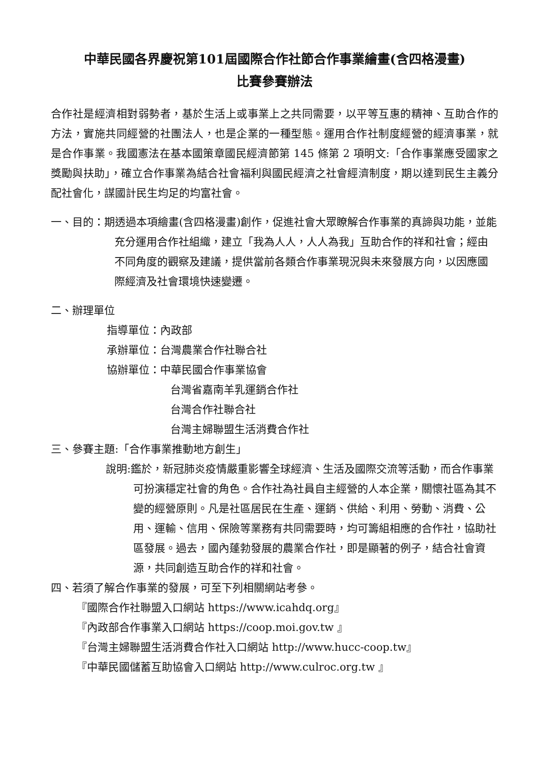中華民國各界慶祝第101屆國際合作社節合作事業繪畫(含四格漫畫)
比賽參賽辦法
合作社是經濟相對弱勢者，基於生活上或事業上之共同需要，以平等互惠的精神、互助合作的方法，實施共同經營的社團法人，也是企業的一種型態。運用合作社制度經營的經濟事業，就是合作事業。我國憲法在基本國策章國民經濟節第 145 條第 2 項明文:「合作事業應受國家之獎勵與扶助」，確立合作事業為結合社會福利與國民經濟之社會經濟制度，期以達到民生主義分配社會化，謀國計民生均足的均富社會。
一、目的：期透過本項繪畫(含四格漫畫)創作，促進社會大眾瞭解合作事業的真諦與功能，並能充分運用合作社組織，建立「我為人人，人人為我」互助合作的祥和社會；經由不同角度的觀察及建議，提供當前各類合作事業現況與未來發展方向，以因應國際經濟及社會環境快速變遷。
二、辦理單位
指導單位：內政部
承辦單位：台灣農業合作社聯合社
協辦單位：中華民國合作事業協會
台灣省嘉南羊乳運銷合作社
台灣合作社聯合社
台灣主婦聯盟生活消費合作社
三、參賽主題:「合作事業推動地方創生」
說明:鑑於，新冠肺炎疫情嚴重影響全球經濟、生活及國際交流等活動，而合作事業可扮演穩定社會的角色。合作社為社員自主經營的人本企業，關懷社區為其不變的經營原則。凡是社區居民在生產、運銷、供給、利用、勞動、消費、公用、運輸、信用、保險等業務有共同需要時，均可籌組相應的合作社，協助社區發展。過去，國內蓬勃發展的農業合作社，即是顯著的例子，結合社會資源，共同創造互助合作的祥和社會。
四、若須了解合作事業的發展，可至下列相關網站考參。
『國際合作社聯盟入口網站 https://www.icahdq.org』
『內政部合作事業入口網站 https://coop.moi.gov.tw 』
『台灣主婦聯盟生活消費合作社入口網站 http://www.hucc-coop.tw』
『中華民國儲蓄互助協會入口網站 http://www.culroc.org.tw 』